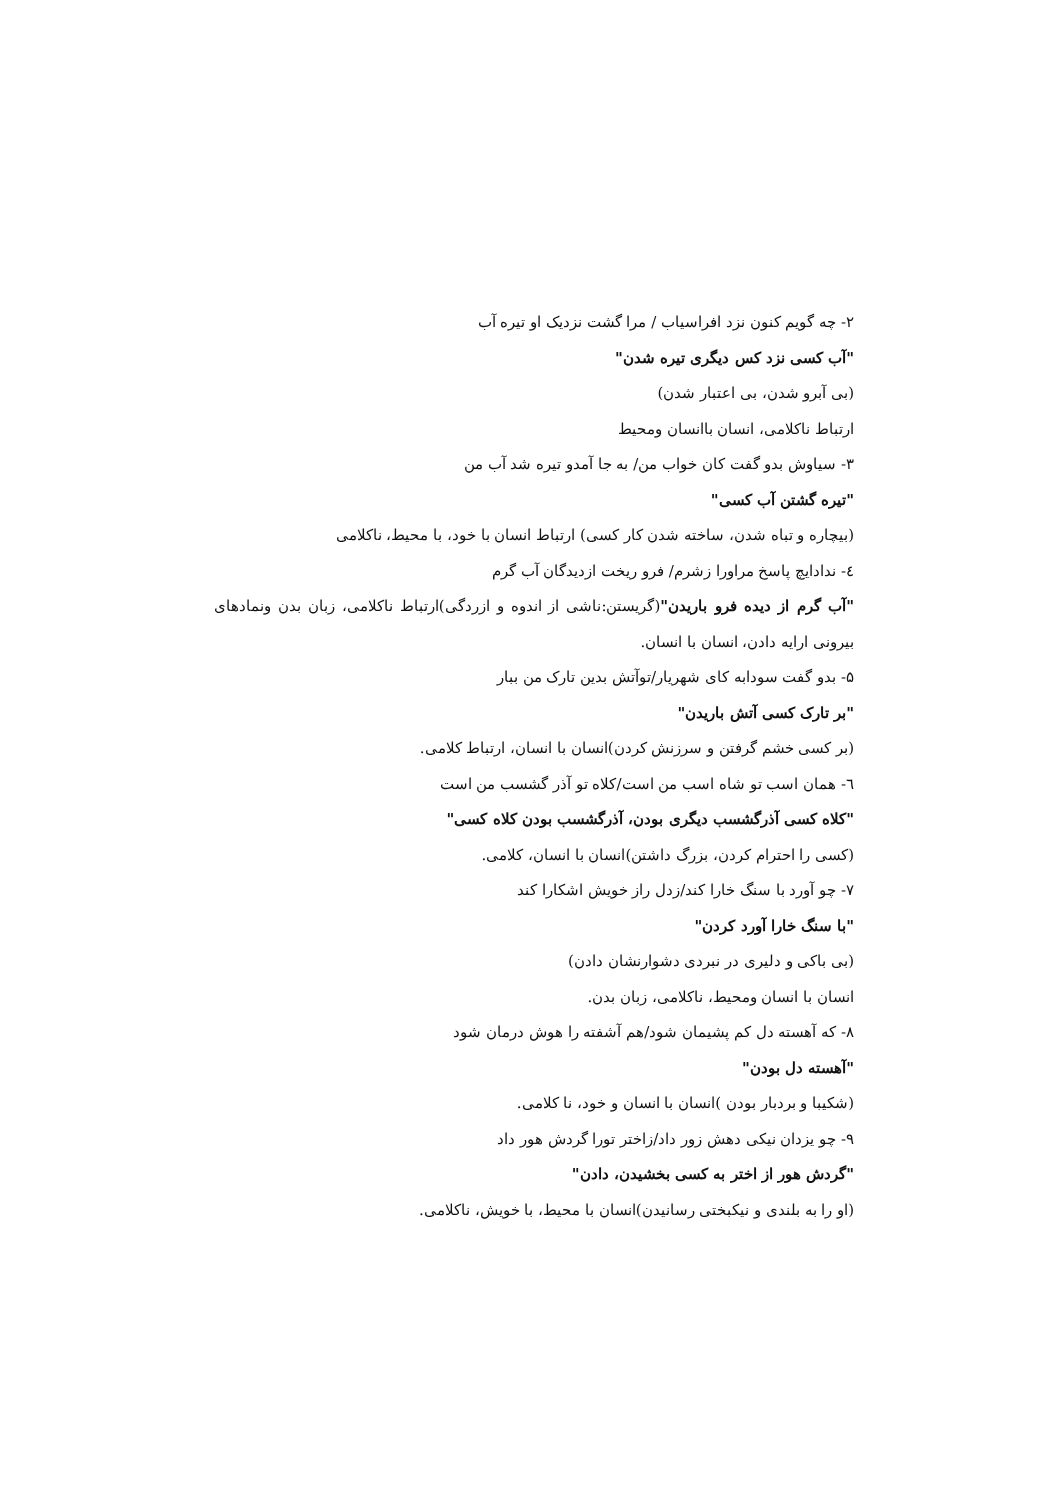۲- چه گویم کنون نزد افراسیاب / مرا گشت نزدیک او تیره آب
"آب کسی نزد کس دیگری تیره شدن"
(بی آبرو شدن، بی اعتبار شدن)
ارتباط ناکلامی، انسان باانسان ومحیط
۳- سیاوش بدو گفت کان خواب من/ به جا آمدو تیره شد آب من
"تیره گشتن آب کسی"
(بیچاره و تباه شدن، ساخته شدن کار کسی) ارتباط انسان با خود، با محیط، ناکلامی
٤- ندادایچ پاسخ مراورا زشرم/ فرو ریخت ازدیدگان آب گرم
"آب گرم از دیده فرو باریدن"(گریستن:ناشی از اندوه و ازردگی)ارتباط ناکلامی، زبان بدن ونمادهای بیرونی ارایه دادن، انسان با انسان.
۵- بدو گفت سودابه کای شهریار/توآتش بدین تارک من ببار
"بر تارک کسی آتش باریدن"
(بر کسی خشم گرفتن و سرزنش کردن)انسان با انسان، ارتباط کلامی.
٦- همان اسب تو شاه اسب من است/کلاه تو آذر گشسب من است
"کلاه کسی آذرگشسب دیگری بودن، آذرگشسب بودن کلاه کسی"
(کسی را احترام کردن، بزرگ داشتن)انسان با انسان، کلامی.
۷- چو آورد با سنگ خارا کند/زدل راز خویش اشکارا کند
"با سنگ خارا آورد کردن"
(بی باکی و دلیری در نبردی دشوارنشان دادن)
انسان با انسان ومحیط، ناکلامی، زبان بدن.
۸- که آهسته دل کم پشیمان شود/هم آشفته را هوش درمان شود
"آهسته دل بودن"
(شکیبا و بردبار بودن )انسان با انسان و خود، نا کلامی.
۹- چو یزدان نیکی دهش زور داد/زاختر تورا گردش هور داد
"گردش هور از اختر به کسی بخشیدن، دادن"
(او را به بلندی و نیکبختی رسانیدن)انسان با محیط، با خویش، ناکلامی.